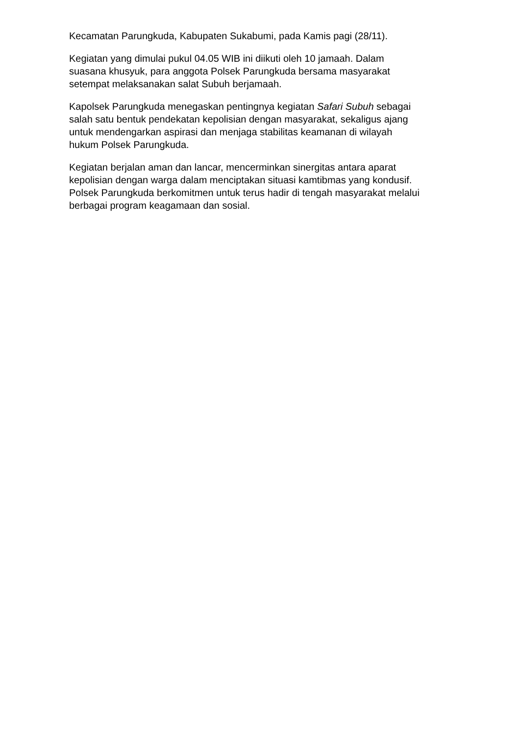Kecamatan Parungkuda, Kabupaten Sukabumi, pada Kamis pagi (28/11).
Kegiatan yang dimulai pukul 04.05 WIB ini diikuti oleh 10 jamaah. Dalam
suasana khusyuk, para anggota Polsek Parungkuda bersama masyarakat
setempat melaksanakan salat Subuh berjamaah.
Kapolsek Parungkuda menegaskan pentingnya kegiatan Safari Subuh sebagai
salah satu bentuk pendekatan kepolisian dengan masyarakat, sekaligus ajang
untuk mendengarkan aspirasi dan menjaga stabilitas keamanan di wilayah
hukum Polsek Parungkuda.
Kegiatan berjalan aman dan lancar, mencerminkan sinergitas antara aparat
kepolisian dengan warga dalam menciptakan situasi kamtibmas yang kondusif.
Polsek Parungkuda berkomitmen untuk terus hadir di tengah masyarakat melalui
berbagai program keagamaan dan sosial.